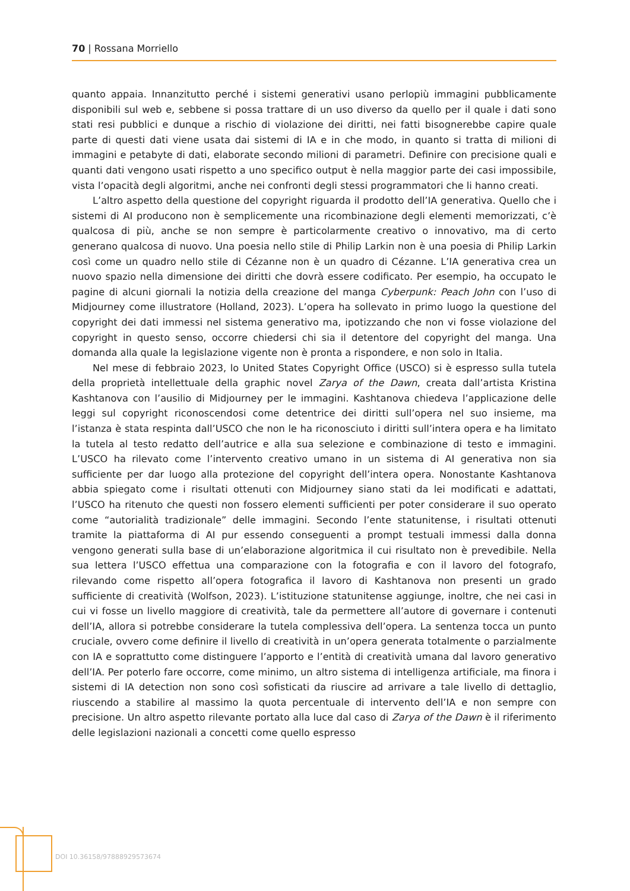70 | Rossana Morriello
quanto appaia. Innanzitutto perché i sistemi generativi usano perlopiù immagini pubblicamente disponibili sul web e, sebbene si possa trattare di un uso diverso da quello per il quale i dati sono stati resi pubblici e dunque a rischio di violazione dei diritti, nei fatti bisognerebbe capire quale parte di questi dati viene usata dai sistemi di IA e in che modo, in quanto si tratta di milioni di immagini e petabyte di dati, elaborate secondo milioni di parametri. Definire con precisione quali e quanti dati vengono usati rispetto a uno specifico output è nella maggior parte dei casi impossibile, vista l’opacità degli algoritmi, anche nei confronti degli stessi programmatori che li hanno creati.
L’altro aspetto della questione del copyright riguarda il prodotto dell’IA generativa. Quello che i sistemi di AI producono non è semplicemente una ricombinazione degli elementi memorizzati, c’è qualcosa di più, anche se non sempre è particolarmente creativo o innovativo, ma di certo generano qualcosa di nuovo. Una poesia nello stile di Philip Larkin non è una poesia di Philip Larkin così come un quadro nello stile di Cézanne non è un quadro di Cézanne. L’IA generativa crea un nuovo spazio nella dimensione dei diritti che dovrà essere codificato. Per esempio, ha occupato le pagine di alcuni giornali la notizia della creazione del manga Cyberpunk: Peach John con l’uso di Midjourney come illustratore (Holland, 2023). L’opera ha sollevato in primo luogo la questione del copyright dei dati immessi nel sistema generativo ma, ipotizzando che non vi fosse violazione del copyright in questo senso, occorre chiedersi chi sia il detentore del copyright del manga. Una domanda alla quale la legislazione vigente non è pronta a rispondere, e non solo in Italia.
Nel mese di febbraio 2023, lo United States Copyright Office (USCO) si è espresso sulla tutela della proprietà intellettuale della graphic novel Zarya of the Dawn, creata dall’artista Kristina Kashtanova con l’ausilio di Midjourney per le immagini. Kashtanova chiedeva l’applicazione delle leggi sul copyright riconoscendosi come detentrice dei diritti sull’opera nel suo insieme, ma l’istanza è stata respinta dall’USCO che non le ha riconosciuto i diritti sull’intera opera e ha limitato la tutela al testo redatto dell’autrice e alla sua selezione e combinazione di testo e immagini. L’USCO ha rilevato come l’intervento creativo umano in un sistema di AI generativa non sia sufficiente per dar luogo alla protezione del copyright dell’intera opera. Nonostante Kashtanova abbia spiegato come i risultati ottenuti con Midjourney siano stati da lei modificati e adattati, l’USCO ha ritenuto che questi non fossero elementi sufficienti per poter considerare il suo operato come “autorialità tradizionale” delle immagini. Secondo l’ente statunitense, i risultati ottenuti tramite la piattaforma di AI pur essendo conseguenti a prompt testuali immessi dalla donna vengono generati sulla base di un’elaborazione algoritmica il cui risultato non è prevedibile. Nella sua lettera l’USCO effettua una comparazione con la fotografia e con il lavoro del fotografo, rilevando come rispetto all’opera fotografica il lavoro di Kashtanova non presenti un grado sufficiente di creatività (Wolfson, 2023). L’istituzione statunitense aggiunge, inoltre, che nei casi in cui vi fosse un livello maggiore di creatività, tale da permettere all’autore di governare i contenuti dell’IA, allora si potrebbe considerare la tutela complessiva dell’opera. La sentenza tocca un punto cruciale, ovvero come definire il livello di creatività in un’opera generata totalmente o parzialmente con IA e soprattutto come distinguere l’apporto e l’entità di creatività umana dal lavoro generativo dell’IA. Per poterlo fare occorre, come minimo, un altro sistema di intelligenza artificiale, ma finora i sistemi di IA detection non sono così sofisticati da riuscire ad arrivare a tale livello di dettaglio, riuscendo a stabilire al massimo la quota percentuale di intervento dell’IA e non sempre con precisione. Un altro aspetto rilevante portato alla luce dal caso di Zarya of the Dawn è il riferimento delle legislazioni nazionali a concetti come quello espresso
DOI 10.36158/97888929573674